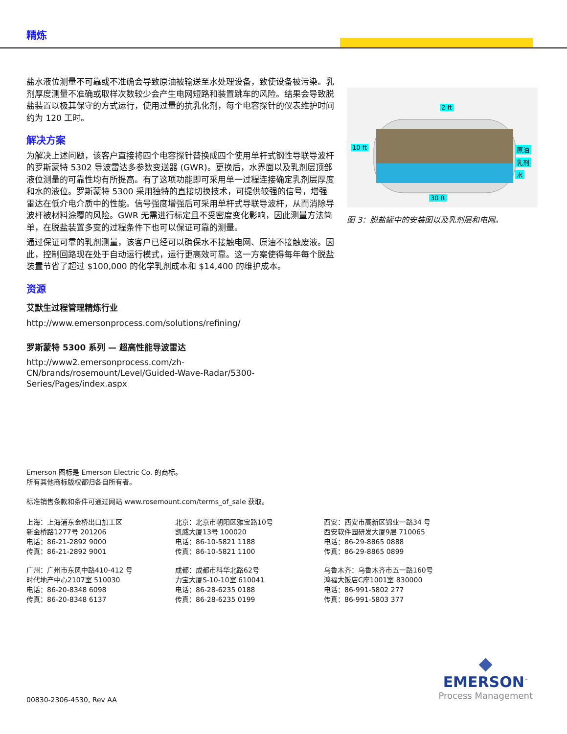精炼
盐水液位测量不可靠或不准确会导致原油被输送至水处理设备，致使设备被污染。乳剂厚度测量不准确或取样次数较少会产生电网短路和装置跳车的风险。结果会导致脱盐装置以极其保守的方式运行，使用过量的抗乳化剂，每个电容探针的仪表维护时间约为 120 工时。
解决方案
为解决上述问题，该客户直接将四个电容探针替换成四个使用单杆式钢性导联导波杆的罗斯蒙特 5302 导波雷达多参数变送器 (GWR)。更换后，水界面以及乳剂层顶部液位测量的可靠性均有所提高。有了这项功能即可采用单一过程连接确定乳剂层厚度和水的液位。罗斯蒙特 5300 采用独特的直接切换技术，可提供较强的信号，增强雷达在低介电介质中的性能。信号强度增强后可采用单杆式导联导波杆，从而消除导波杆被材料涂覆的风险。GWR 无需进行标定且不受密度变化影响，因此测量方法简单，在脱盐装置多变的过程条件下也可以保证可靠的测量。
通过保证可靠的乳剂测量，该客户已经可以确保水不接触电网、原油不接触废液。因此，控制回路现在处于自动运行模式，运行更高效可靠。这一方案使得每年每个脱盐装置节省了超过 $100,000 的化学乳剂成本和 $14,400 的维护成本。
资源
艾默生过程管理精炼行业
http://www.emersonprocess.com/solutions/refining/
罗斯蒙特 5300 系列 — 超高性能导波雷达
http://www2.emersonprocess.com/zh-CN/brands/rosemount/Level/Guided-Wave-Radar/5300-Series/Pages/index.aspx
2 ft
10 ft 原油
乳剂
水
30 ft
图 3：脱盐罐中的安装图以及乳剂层和电网。
Emerson 图标是 Emerson Electric Co. 的商标。
所有其他商标版权都归各自所有者。
标准销售条款和条件可通过网站 www.rosemount.com/terms_of_sale 获取。
上海：上海浦东金桥出口加工区
新金桥路1277号 201206
电话：86-21-2892 9000
传真：86-21-2892 9001
北京：北京市朝阳区雅宝路10号
凯威大厦13号 100020
电话：86-10-5821 1188
传真：86-10-5821 1100
西安：西安市高新区锦业一路34 号
西安软件园研发大厦9层 710065
电话：86-29-8865 0888
传真：86-29-8865 0899
广州：广州市东风中路410-412 号
时代地产中心2107室 510030
电话：86-20-8348 6098
传真：86-20-8348 6137
成都：成都市科华北路62号
力宝大厦S-10-10室 610041
电话：86-28-6235 0188
传真：86-28-6235 0199
乌鲁木齐：乌鲁木齐市五一路160号
鸿福大饭店C座1001室 830000
电话：86-991-5802 277
传真：86-991-5803 377
◆
EMERSON<sup>™</sup>
Process Management
00830-2306-4530, Rev AA